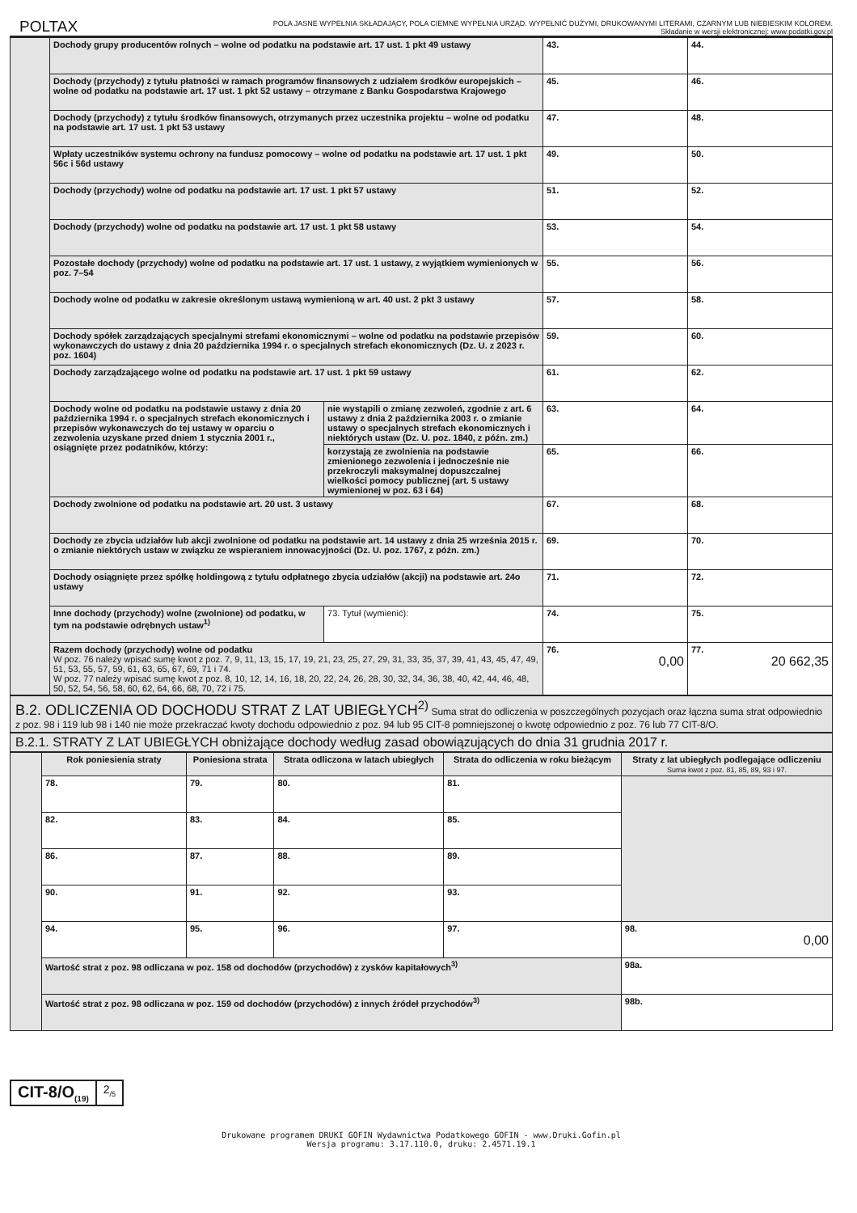POLTAX
POLA JASNE WYPEŁNIA SKŁADAJĄCY, POLA CIEMNE WYPEŁNIA URZĄD. WYPEŁNIĆ DUŻYMI, DRUKOWANYMI LITERAMI, CZARNYM LUB NIEBIESKIM KOLOREM.
Składanie w wersji elektronicznej: www.podatki.gov.pl
| | Dochody grupy producentów rolnych – wolne od podatku na podstawie art. 17 ust. 1 pkt 49 ustawy | | 43. | 44. |
| | Dochody (przychody) z tytułu płatności w ramach programów finansowych z udziałem środków europejskich – wolne od podatku na podstawie art. 17 ust. 1 pkt 52 ustawy – otrzymane z Banku Gospodarstwa Krajowego | | 45. | 46. |
| | Dochody (przychody) z tytułu środków finansowych, otrzymanych przez uczestnika projektu – wolne od podatku na podstawie art. 17 ust. 1 pkt 53 ustawy | | 47. | 48. |
| | Wpłaty uczestników systemu ochrony na fundusz pomocowy – wolne od podatku na podstawie art. 17 ust. 1 pkt 56c i 56d ustawy | | 49. | 50. |
| | Dochody (przychody) wolne od podatku na podstawie art. 17 ust. 1 pkt 57 ustawy | | 51. | 52. |
| | Dochody (przychody) wolne od podatku na podstawie art. 17 ust. 1 pkt 58 ustawy | | 53. | 54. |
| | Pozostałe dochody (przychody) wolne od podatku na podstawie art. 17 ust. 1 ustawy, z wyjątkiem wymienionych w poz. 7–54 | | 55. | 56. |
| | Dochody wolne od podatku w zakresie określonym ustawą wymienioną w art. 40 ust. 2 pkt 3 ustawy | | 57. | 58. |
| | Dochody spółek zarządzających specjalnymi strefami ekonomicznymi – wolne od podatku na podstawie przepisów wykonawczych do ustawy z dnia 20 października 1994 r. o specjalnych strefach ekonomicznych (Dz. U. z 2023 r. poz. 1604) | | 59. | 60. |
| | Dochody zarządzającego wolne od podatku na podstawie art. 17 ust. 1 pkt 59 ustawy | | 61. | 62. |
| | Dochody wolne od podatku na podstawie ustawy z dnia 20 października 1994 r. o specjalnych strefach ekonomicznych i przepisów wykonawczych do tej ustawy w oparciu o zezwolenia uzyskane przed dniem 1 stycznia 2001 r., osiągnięte przez podatników, którzy: | nie wystąpili o zmianę zezwoleń, zgodnie z art. 6 ustawy z dnia 2 października 2003 r. o zmianie ustawy o specjalnych strefach ekonomicznych i niektórych ustaw (Dz. U. poz. 1840, z późn. zm.) | 63. | 64. |
| | | korzystają ze zwolnienia na podstawie zmienionego zezwolenia i jednocześnie nie przekroczyli maksymalnej dopuszczalnej wielkości pomocy publicznej (art. 5 ustawy wymienionej w poz. 63 i 64) | 65. | 66. |
| | Dochody zwolnione od podatku na podstawie art. 20 ust. 3 ustawy | | 67. | 68. |
| | Dochody ze zbycia udziałów lub akcji zwolnione od podatku na podstawie art. 14 ustawy z dnia 25 września 2015 r. o zmianie niektórych ustaw w związku ze wspieraniem innowacyjności (Dz. U. poz. 1767, z późn. zm.) | | 69. | 70. |
| | Dochody osiągnięte przez spółkę holdingową z tytułu odpłatnego zbycia udziałów (akcji) na podstawie art. 24o ustawy | | 71. | 72. |
| | Inne dochody (przychody) wolne (zwolnione) od podatku, w tym na podstawie odrębnych ustaw<sup>1)</sup> | 73. Tytuł (wymienić): | 74. | 75. |
| | Razem dochody (przychody) wolne od podatku W poz. 76 należy wpisać sumę kwot z poz. 7, 9, 11, 13, 15, 17, 19, 21, 23, 25, 27, 29, 31, 33, 35, 37, 39, 41, 43, 45, 47, 49, 51, 53, 55, 57, 59, 61, 63, 65, 67, 69, 71 i 74. W poz. 77 należy wpisać sumę kwot z poz. 8, 10, 12, 14, 16, 18, 20, 22, 24, 26, 28, 30, 32, 34, 36, 38, 40, 42, 44, 46, 48, 50, 52, 54, 56, 58, 60, 62, 64, 66, 68, 70, 72 i 75. | | 76. 0,00 | 77. 20 662,35 |
B.2. ODLICZENIA OD DOCHODU STRAT Z LAT UBIEGŁYCH<sup>2)</sup> Suma strat do odliczenia w poszczególnych pozycjach oraz łączna suma strat odpowiednio z poz. 98 i 119 lub 98 i 140 nie może przekraczać kwoty dochodu odpowiednio z poz. 94 lub 95 CIT-8 pomniejszonej o kwotę odpowiednio z poz. 76 lub 77 CIT-8/O.
B.2.1. STRATY Z LAT UBIEGŁYCH obniżające dochody według zasad obowiązujących do dnia 31 grudnia 2017 r.
| | Rok poniesienia straty | Poniesiona strata | Strata odliczona w latach ubiegłych | Strata do odliczenia w roku bieżącym | Straty z lat ubiegłych podlegające odliczeniu Suma kwot z poz. 81, 85, 89, 93 i 97. |
| | 78. | 79. | 80. | 81. | |
| | 82. | 83. | 84. | 85. | |
| | 86. | 87. | 88. | 89. | |
| | 90. | 91. | 92. | 93. | |
| | 94. | 95. | 96. | 97. | 98. 0,00 |
| | Wartość strat z poz. 98 odliczana w poz. 158 od dochodów (przychodów) z zysków kapitałowych<sup>3)</sup> | | | | 98a. |
| | Wartość strat z poz. 98 odliczana w poz. 159 od dochodów (przychodów) z innych źródeł przychodów<sup>3)</sup> | | | | 98b. |
CIT-8/O<sub>(19)</sub>
2<sub>/5</sub>
Drukowane programem DRUKI GOFIN Wydawnictwa Podatkowego GOFIN - www.Druki.Gofin.pl
Wersja programu: 3.17.110.0, druku: 2.4571.19.1